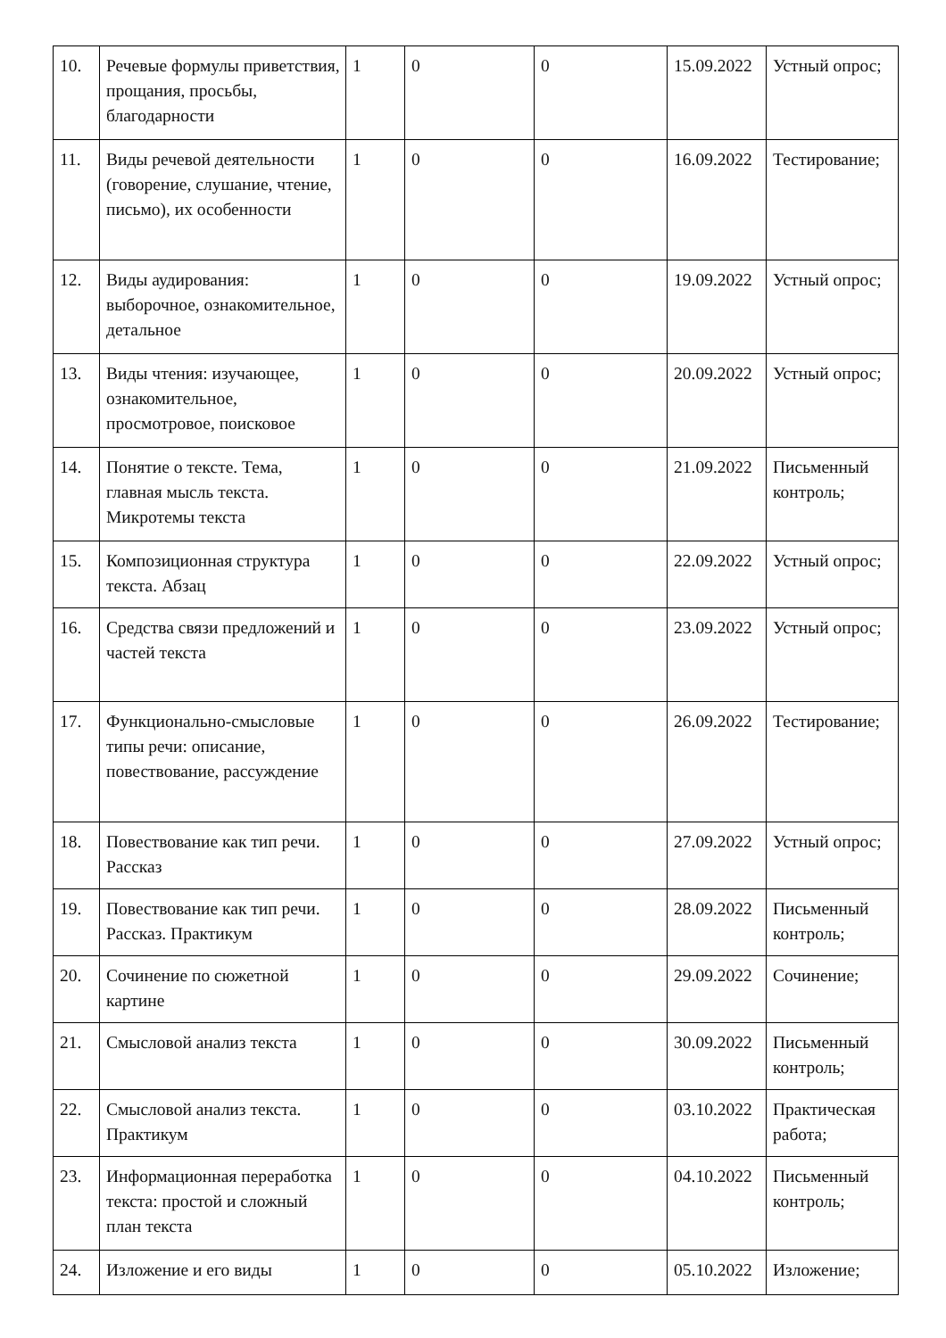| 10. | Речевые формулы приветствия, прощания, просьбы, благодарности | 1 | 0 | 0 | 15.09.2022 | Устный опрос; |
| 11. | Виды речевой деятельности (говорение, слушание, чтение, письмо), их особенности | 1 | 0 | 0 | 16.09.2022 | Тестирование; |
| 12. | Виды аудирования: выборочное, ознакомительное, детальное | 1 | 0 | 0 | 19.09.2022 | Устный опрос; |
| 13. | Виды чтения: изучающее, ознакомительное, просмотровое, поисковое | 1 | 0 | 0 | 20.09.2022 | Устный опрос; |
| 14. | Понятие о тексте. Тема, главная мысль текста. Микротемы текста | 1 | 0 | 0 | 21.09.2022 | Письменный контроль; |
| 15. | Композиционная структура текста. Абзац | 1 | 0 | 0 | 22.09.2022 | Устный опрос; |
| 16. | Средства связи предложений и частей текста | 1 | 0 | 0 | 23.09.2022 | Устный опрос; |
| 17. | Функционально-смысловые типы речи: описание, повествование, рассуждение | 1 | 0 | 0 | 26.09.2022 | Тестирование; |
| 18. | Повествование как тип речи. Рассказ | 1 | 0 | 0 | 27.09.2022 | Устный опрос; |
| 19. | Повествование как тип речи. Рассказ. Практикум | 1 | 0 | 0 | 28.09.2022 | Письменный контроль; |
| 20. | Сочинение по сюжетной картине | 1 | 0 | 0 | 29.09.2022 | Сочинение; |
| 21. | Смысловой анализ текста | 1 | 0 | 0 | 30.09.2022 | Письменный контроль; |
| 22. | Смысловой анализ текста. Практикум | 1 | 0 | 0 | 03.10.2022 | Практическая работа; |
| 23. | Информационная переработка текста: простой и сложный план текста | 1 | 0 | 0 | 04.10.2022 | Письменный контроль; |
| 24. | Изложение и его виды | 1 | 0 | 0 | 05.10.2022 | Изложение; |